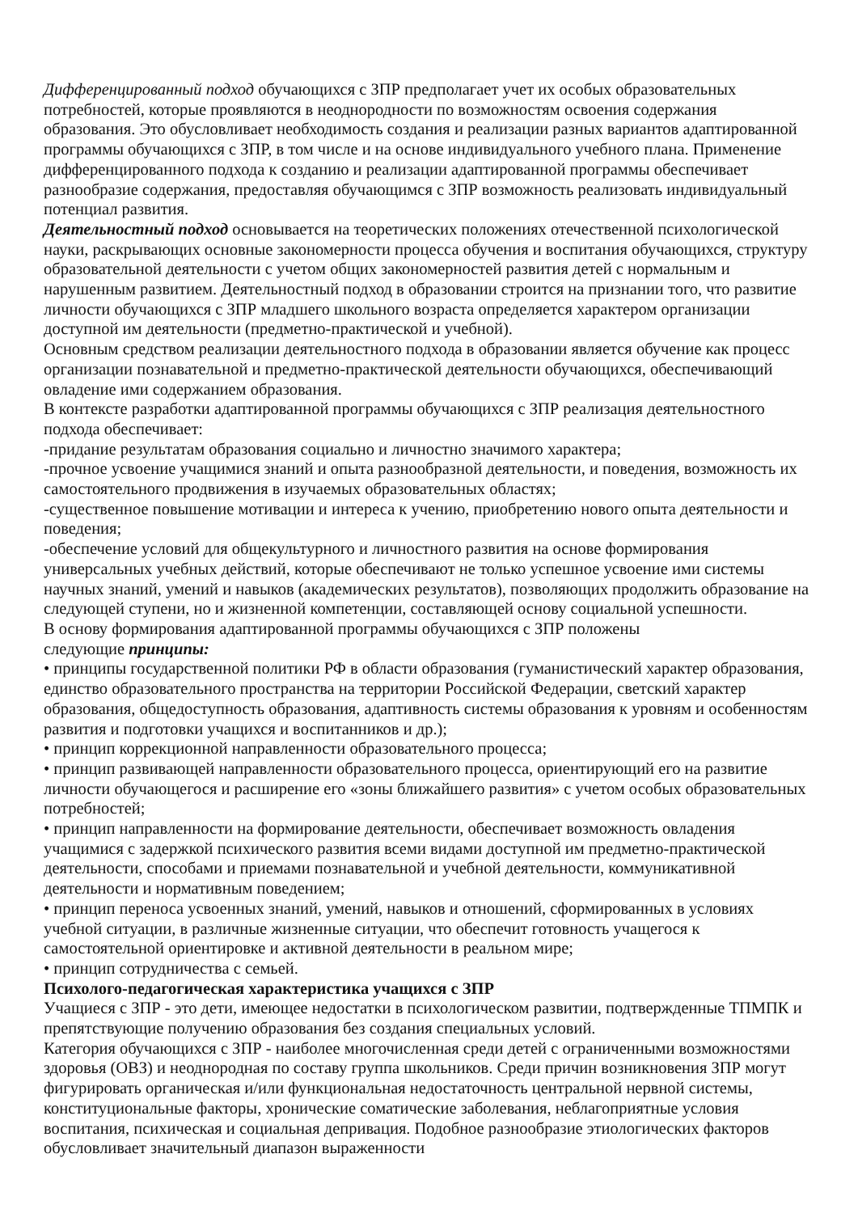Дифференцированный подход обучающихся с ЗПР предполагает учет их особых образовательных потребностей, которые проявляются в неоднородности по возможностям освоения содержания образования. Это обусловливает необходимость создания и реализации разных вариантов адаптированной программы обучающихся с ЗПР, в том числе и на основе индивидуального учебного плана. Применение дифференцированного подхода к созданию и реализации адаптированной программы обеспечивает разнообразие содержания, предоставляя обучающимся с ЗПР возможность реализовать индивидуальный потенциал развития.
Деятельностный подход основывается на теоретических положениях отечественной психологической науки, раскрывающих основные закономерности процесса обучения и воспитания обучающихся, структуру образовательной деятельности с учетом общих закономерностей развития детей с нормальным и нарушенным развитием. Деятельностный подход в образовании строится на признании того, что развитие личности обучающихся с ЗПР младшего школьного возраста определяется характером организации доступной им деятельности (предметно-практической и учебной).
Основным средством реализации деятельностного подхода в образовании является обучение как процесс организации познавательной и предметно-практической деятельности обучающихся, обеспечивающий овладение ими содержанием образования.
В контексте разработки адаптированной программы обучающихся с ЗПР реализация деятельностного подхода обеспечивает:
-придание результатам образования социально и личностно значимого характера;
-прочное усвоение учащимися знаний и опыта разнообразной деятельности, и поведения, возможность их самостоятельного продвижения в изучаемых образовательных областях;
-существенное повышение мотивации и интереса к учению, приобретению нового опыта деятельности и поведения;
-обеспечение условий для общекультурного и личностного развития на основе формирования универсальных учебных действий, которые обеспечивают не только успешное усвоение ими системы научных знаний, умений и навыков (академических результатов), позволяющих продолжить образование на следующей ступени, но и жизненной компетенции, составляющей основу социальной успешности.
В основу формирования адаптированной программы обучающихся с ЗПР положены
следующие принципы:
• принципы государственной политики РФ в области образования (гуманистический характер образования, единство образовательного пространства на территории Российской Федерации, светский характер образования, общедоступность образования, адаптивность системы образования к уровням и особенностям развития и подготовки учащихся и воспитанников и др.);
• принцип коррекционной направленности образовательного процесса;
• принцип развивающей направленности образовательного процесса, ориентирующий его на развитие личности обучающегося и расширение его «зоны ближайшего развития» с учетом особых образовательных потребностей;
• принцип направленности на формирование деятельности, обеспечивает возможность овладения учащимися с задержкой психического развития всеми видами доступной им предметно-практической деятельности, способами и приемами познавательной и учебной деятельности, коммуникативной деятельности и нормативным поведением;
• принцип переноса усвоенных знаний, умений, навыков и отношений, сформированных в условиях учебной ситуации, в различные жизненные ситуации, что обеспечит готовность учащегося к самостоятельной ориентировке и активной деятельности в реальном мире;
• принцип сотрудничества с семьей.
Психолого-педагогическая характеристика учащихся с ЗПР
Учащиеся с ЗПР - это дети, имеющее недостатки в психологическом развитии, подтвержденные ТПМПК и препятствующие получению образования без создания специальных условий.
Категория обучающихся с ЗПР - наиболее многочисленная среди детей с ограниченными возможностями здоровья (ОВЗ) и неоднородная по составу группа школьников. Среди причин возникновения ЗПР могут фигурировать органическая и/или функциональная недостаточность центральной нервной системы, конституциональные факторы, хронические соматические заболевания, неблагоприятные условия воспитания, психическая и социальная депривация. Подобное разнообразие этиологических факторов обусловливает значительный диапазон выраженности